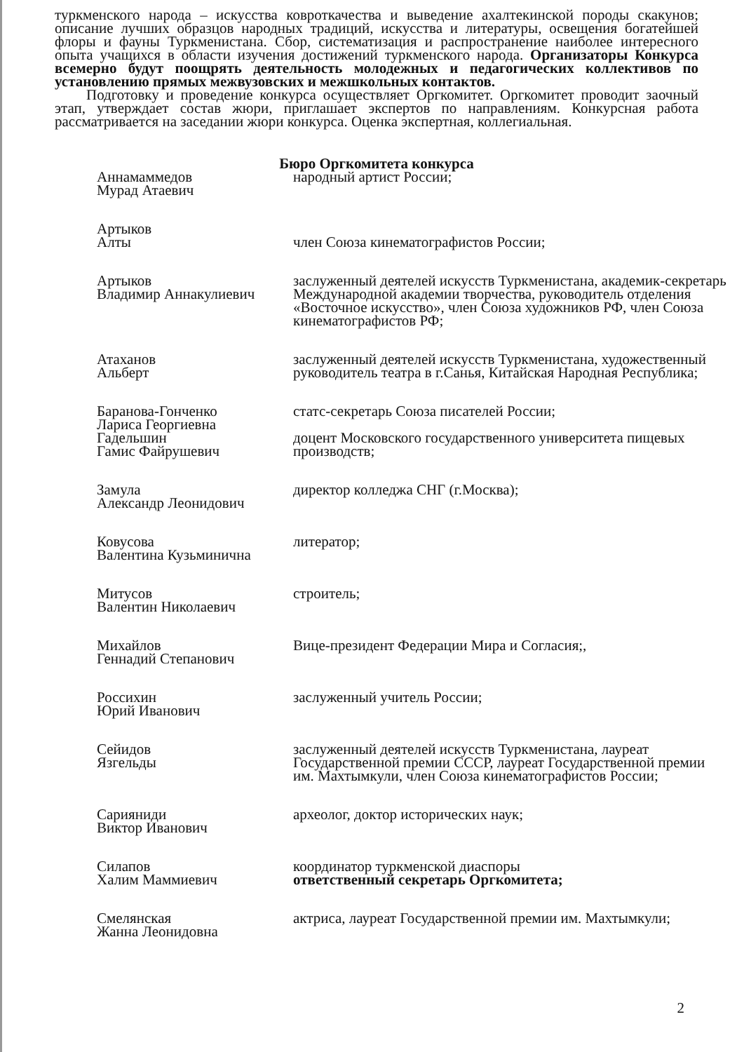туркменского народа – искусства ковроткачества и выведение ахалтекинской породы скакунов; описание лучших образцов народных традиций, искусства и литературы, освещения богатейшей флоры и фауны Туркменистана. Сбор, систематизация и распространение наиболее интересного опыта учащихся в области изучения достижений туркменского народа. Организаторы Конкурса всемерно будут поощрять деятельность молодежных и педагогических коллективов по установлению прямых межвузовских и межшкольных контактов.
Подготовку и проведение конкурса осуществляет Оргкомитет. Оргкомитет проводит заочный этап, утверждает состав жюри, приглашает экспертов по направлениям. Конкурсная работа рассматривается на заседании жюри конкурса. Оценка экспертная, коллегиальная.
Бюро Оргкомитета конкурса
| Аннамаммедов Мурад Атаевич | народный артист России; |
| Артыков Алты | член Союза кинематографистов России; |
| Артыков Владимир Аннакулиевич | заслуженный деятелей искусств Туркменистана, академик-секретарь Международной академии творчества, руководитель отделения «Восточное искусство», член Союза художников РФ, член Союза кинематографистов РФ; |
| Атаханов Альберт | заслуженный деятелей искусств Туркменистана, художественный руководитель театра в г.Санья, Китайская Народная Республика; |
| Баранова-Гонченко Лариса Георгиевна | статс-секретарь Союза писателей России; |
| Гадельшин Гамис Файрушевич | доцент Московского государственного университета пищевых производств; |
| Замула Александр Леонидович | директор колледжа СНГ (г.Москва); |
| Ковусова Валентина Кузьминична | литератор; |
| Митусов Валентин Николаевич | строитель; |
| Михайлов Геннадий Степанович | Вице-президент Федерации Мира и Согласия;, |
| Россихин Юрий Иванович | заслуженный учитель России; |
| Сейидов Язгельды | заслуженный деятелей искусств Туркменистана, лауреат Государственной премии СССР, лауреат Государственной премии им. Махтымкули, член Союза кинематографистов России; |
| Сарияниди Виктор Иванович | археолог, доктор исторических наук; |
| Силапов Халим Маммиевич | координатор туркменской диаспоры ответственный секретарь Оргкомитета; |
| Смелянская Жанна Леонидовна | актриса, лауреат Государственной премии им. Махтымкули; |
2